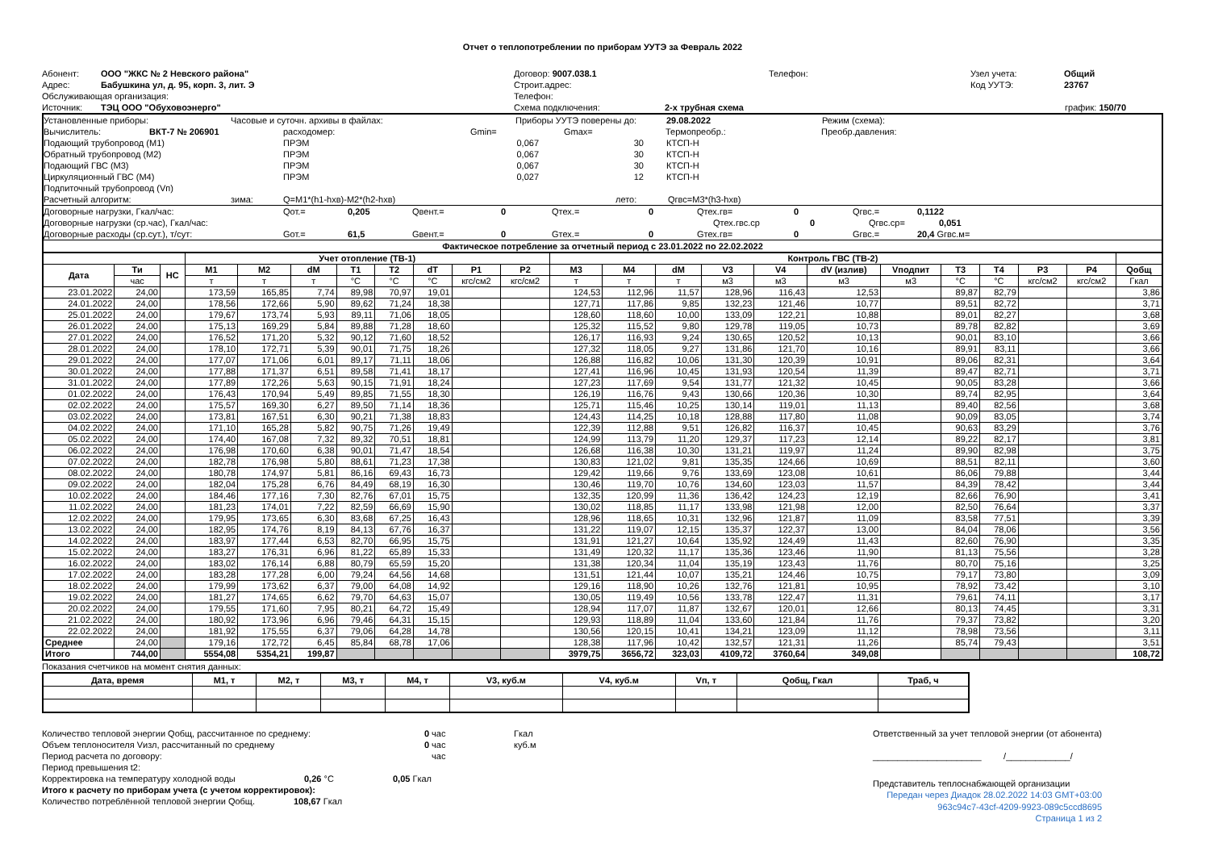Отчет о теплопотреблении по приборам УУТЭ за Февраль 2022
Абонент: ООО "ЖКС № 2 Невского района" Договор: 9007.038.1 Телефон: Узел учета: Общий
Адрес: Бабушкина ул, д. 95, корп. 3, лит. Э Строит.адрес: Код УУТЭ: 23767
Обслуживающая организация: Телефон:
Источник: ТЭЦ ООО "Обуховоэнерго" Схема подключения: 2-х трубная схема график: 150/70
Установленные приборы: Часовые и суточн. архивы в файлах: Приборы УУТЭ поверены до: 29.08.2022 Режим (схема):
Вычислитель: ВКТ-7 № 206901 расходомер: Gmin= Gmax= Термопреобр.: Преобр.давления:
Подающий трубопровод (M1) ПРЭМ 0,067 30 КТСП-Н
Обратный трубопровод (M2) ПРЭМ 0,067 30 КТСП-Н
Подающий ГВС (M3) ПРЭМ 0,067 30 КТСП-Н
Циркуляционный ГВС (M4) ПРЭМ 0,027 12 КТСП-Н
Подпиточный трубопровод (Vп)
Расчетный алгоритм: зима: Q=M1*(h1-hхв)-M2*(h2-hхв) лето: Qгвс=M3*(h3-hхв)
Договорные нагрузки, Гкал/час: Qот.= 0,205 Qвент.= 0 Qтех.= 0 Qтех.гв= 0 Qгвс.= 0,1122
Договорные нагрузки (ср.час), Гкал/час: Qтех.гвс.ср 0 Qгвс.ср= 0,051
Договорные расходы (ср.сут.), т/сут: Gот.= 61,5 Gвент.= 0 Gтех.= 0 Gтех.гв= 0 Gгвс.= 20,4 Gгвс.м=
Фактическое потребление за отчетный период с 23.01.2022 по 22.02.2022
| | | | Учет отопление (ТВ-1) | | | | | | | | Контроль ГВС (ТВ-2) | | | | | | | | | | | |
| --- | --- | --- | --- | --- | --- | --- | --- | --- | --- | --- | --- | --- | --- | --- | --- | --- | --- | --- | --- | --- | --- | --- |
| Дата | Ти | НС | M1 | M2 | dM | T1 | T2 | dT | P1 | P2 | M3 | M4 | dM | V3 | V4 | dV (излив) | Vподпит | T3 | T4 | P3 | P4 | Qобщ |
| | час | | т | т | т | °C | °C | °C | кгс/см2 | кгс/см2 | т | т | т | м3 | м3 | м3 | м3 | °C | °C | кгс/см2 | кгс/см2 | Гкал |
| 23.01.2022 | 24,00 | | 173,59 | 165,85 | 7,74 | 89,98 | 70,97 | 19,01 | | | 124,53 | 112,96 | 11,57 | 128,96 | 116,43 | 12,53 | | 89,87 | 82,79 | | | 3,86 |
| 24.01.2022 | 24,00 | | 178,56 | 172,66 | 5,90 | 89,62 | 71,24 | 18,38 | | | 127,71 | 117,86 | 9,85 | 132,23 | 121,46 | 10,77 | | 89,51 | 82,72 | | | 3,71 |
| 25.01.2022 | 24,00 | | 179,67 | 173,74 | 5,93 | 89,11 | 71,06 | 18,05 | | | 128,60 | 118,60 | 10,00 | 133,09 | 122,21 | 10,88 | | 89,01 | 82,27 | | | 3,68 |
| 26.01.2022 | 24,00 | | 175,13 | 169,29 | 5,84 | 89,88 | 71,28 | 18,60 | | | 125,32 | 115,52 | 9,80 | 129,78 | 119,05 | 10,73 | | 89,78 | 82,82 | | | 3,69 |
| 27.01.2022 | 24,00 | | 176,52 | 171,20 | 5,32 | 90,12 | 71,60 | 18,52 | | | 126,17 | 116,93 | 9,24 | 130,65 | 120,52 | 10,13 | | 90,01 | 83,10 | | | 3,66 |
| 28.01.2022 | 24,00 | | 178,10 | 172,71 | 5,39 | 90,01 | 71,75 | 18,26 | | | 127,32 | 118,05 | 9,27 | 131,86 | 121,70 | 10,16 | | 89,91 | 83,11 | | | 3,66 |
| 29.01.2022 | 24,00 | | 177,07 | 171,06 | 6,01 | 89,17 | 71,11 | 18,06 | | | 126,88 | 116,82 | 10,06 | 131,30 | 120,39 | 10,91 | | 89,06 | 82,31 | | | 3,64 |
| 30.01.2022 | 24,00 | | 177,88 | 171,37 | 6,51 | 89,58 | 71,41 | 18,17 | | | 127,41 | 116,96 | 10,45 | 131,93 | 120,54 | 11,39 | | 89,47 | 82,71 | | | 3,71 |
| 31.01.2022 | 24,00 | | 177,89 | 172,26 | 5,63 | 90,15 | 71,91 | 18,24 | | | 127,23 | 117,69 | 9,54 | 131,77 | 121,32 | 10,45 | | 90,05 | 83,28 | | | 3,66 |
| 01.02.2022 | 24,00 | | 176,43 | 170,94 | 5,49 | 89,85 | 71,55 | 18,30 | | | 126,19 | 116,76 | 9,43 | 130,66 | 120,36 | 10,30 | | 89,74 | 82,95 | | | 3,64 |
| 02.02.2022 | 24,00 | | 175,57 | 169,30 | 6,27 | 89,50 | 71,14 | 18,36 | | | 125,71 | 115,46 | 10,25 | 130,14 | 119,01 | 11,13 | | 89,40 | 82,56 | | | 3,68 |
| 03.02.2022 | 24,00 | | 173,81 | 167,51 | 6,30 | 90,21 | 71,38 | 18,83 | | | 124,43 | 114,25 | 10,18 | 128,88 | 117,80 | 11,08 | | 90,09 | 83,05 | | | 3,74 |
| 04.02.2022 | 24,00 | | 171,10 | 165,28 | 5,82 | 90,75 | 71,26 | 19,49 | | | 122,39 | 112,88 | 9,51 | 126,82 | 116,37 | 10,45 | | 90,63 | 83,29 | | | 3,76 |
| 05.02.2022 | 24,00 | | 174,40 | 167,08 | 7,32 | 89,32 | 70,51 | 18,81 | | | 124,99 | 113,79 | 11,20 | 129,37 | 117,23 | 12,14 | | 89,22 | 82,17 | | | 3,81 |
| 06.02.2022 | 24,00 | | 176,98 | 170,60 | 6,38 | 90,01 | 71,47 | 18,54 | | | 126,68 | 116,38 | 10,30 | 131,21 | 119,97 | 11,24 | | 89,90 | 82,98 | | | 3,75 |
| 07.02.2022 | 24,00 | | 182,78 | 176,98 | 5,80 | 88,61 | 71,23 | 17,38 | | | 130,83 | 121,02 | 9,81 | 135,35 | 124,66 | 10,69 | | 88,51 | 82,11 | | | 3,60 |
| 08.02.2022 | 24,00 | | 180,78 | 174,97 | 5,81 | 86,16 | 69,43 | 16,73 | | | 129,42 | 119,66 | 9,76 | 133,69 | 123,08 | 10,61 | | 86,06 | 79,88 | | | 3,44 |
| 09.02.2022 | 24,00 | | 182,04 | 175,28 | 6,76 | 84,49 | 68,19 | 16,30 | | | 130,46 | 119,70 | 10,76 | 134,60 | 123,03 | 11,57 | | 84,39 | 78,42 | | | 3,44 |
| 10.02.2022 | 24,00 | | 184,46 | 177,16 | 7,30 | 82,76 | 67,01 | 15,75 | | | 132,35 | 120,99 | 11,36 | 136,42 | 124,23 | 12,19 | | 82,66 | 76,90 | | | 3,41 |
| 11.02.2022 | 24,00 | | 181,23 | 174,01 | 7,22 | 82,59 | 66,69 | 15,90 | | | 130,02 | 118,85 | 11,17 | 133,98 | 121,98 | 12,00 | | 82,50 | 76,64 | | | 3,37 |
| 12.02.2022 | 24,00 | | 179,95 | 173,65 | 6,30 | 83,68 | 67,25 | 16,43 | | | 128,96 | 118,65 | 10,31 | 132,96 | 121,87 | 11,09 | | 83,58 | 77,51 | | | 3,39 |
| 13.02.2022 | 24,00 | | 182,95 | 174,76 | 8,19 | 84,13 | 67,76 | 16,37 | | | 131,22 | 119,07 | 12,15 | 135,37 | 122,37 | 13,00 | | 84,04 | 78,06 | | | 3,56 |
| 14.02.2022 | 24,00 | | 183,97 | 177,44 | 6,53 | 82,70 | 66,95 | 15,75 | | | 131,91 | 121,27 | 10,64 | 135,92 | 124,49 | 11,43 | | 82,60 | 76,90 | | | 3,35 |
| 15.02.2022 | 24,00 | | 183,27 | 176,31 | 6,96 | 81,22 | 65,89 | 15,33 | | | 131,49 | 120,32 | 11,17 | 135,36 | 123,46 | 11,90 | | 81,13 | 75,56 | | | 3,28 |
| 16.02.2022 | 24,00 | | 183,02 | 176,14 | 6,88 | 80,79 | 65,59 | 15,20 | | | 131,38 | 120,34 | 11,04 | 135,19 | 123,43 | 11,76 | | 80,70 | 75,16 | | | 3,25 |
| 17.02.2022 | 24,00 | | 183,28 | 177,28 | 6,00 | 79,24 | 64,56 | 14,68 | | | 131,51 | 121,44 | 10,07 | 135,21 | 124,46 | 10,75 | | 79,17 | 73,80 | | | 3,09 |
| 18.02.2022 | 24,00 | | 179,99 | 173,62 | 6,37 | 79,00 | 64,08 | 14,92 | | | 129,16 | 118,90 | 10,26 | 132,76 | 121,81 | 10,95 | | 78,92 | 73,42 | | | 3,10 |
| 19.02.2022 | 24,00 | | 181,27 | 174,65 | 6,62 | 79,70 | 64,63 | 15,07 | | | 130,05 | 119,49 | 10,56 | 133,78 | 122,47 | 11,31 | | 79,61 | 74,11 | | | 3,17 |
| 20.02.2022 | 24,00 | | 179,55 | 171,60 | 7,95 | 80,21 | 64,72 | 15,49 | | | 128,94 | 117,07 | 11,87 | 132,67 | 120,01 | 12,66 | | 80,13 | 74,45 | | | 3,31 |
| 21.02.2022 | 24,00 | | 180,92 | 173,96 | 6,96 | 79,46 | 64,31 | 15,15 | | | 129,93 | 118,89 | 11,04 | 133,60 | 121,84 | 11,76 | | 79,37 | 73,82 | | | 3,20 |
| 22.02.2022 | 24,00 | | 181,92 | 175,55 | 6,37 | 79,06 | 64,28 | 14,78 | | | 130,56 | 120,15 | 10,41 | 134,21 | 123,09 | 11,12 | | 78,98 | 73,56 | | | 3,11 |
| Среднее | 24,00 | | 179,16 | 172,72 | 6,45 | 85,84 | 68,78 | 17,06 | | | 128,38 | 117,96 | 10,42 | 132,57 | 121,31 | 11,26 | | 85,74 | 79,43 | | | 3,51 |
| Итого | 744,00 | | 5554,08 | 5354,21 | 199,87 | | | | | | 3979,75 | 3656,72 | 323,03 | 4109,72 | 3760,64 | 349,08 | | | | | | 108,72 |
Показания счетчиков на момент снятия данных:
| Дата, время | M1, т | M2, т | M3, т | M4, т | V3, куб.м | V4, куб.м | Vп, т | Qобщ, Гкал | Траб, ч |
| --- | --- | --- | --- | --- | --- | --- | --- | --- | --- |
Количество тепловой энергии Qобщ, рассчитанное по среднему: 0 час Гкал
Объем теплоносителя Vизл, рассчитанный по среднему 0 час куб.м
Период расчета по договору: час
Период превышения t2:
Корректировка на температуру холодной воды 0,26 °C 0,05 Гкал
Итого к расчету по приборам учета (с учетом корректировок):
Количество потреблённой тепловой энергии Qобщ. 108,67 Гкал
Ответственный за учет тепловой энергии (от абонента)
______________________ /_____________/
Представитель теплоснабжающей организации
Передан через Диадок 28.02.2022 14:03 GMT+03:00
963c94c7-43cf-4209-9923-089c5ccd8695
Страница 1 из 2